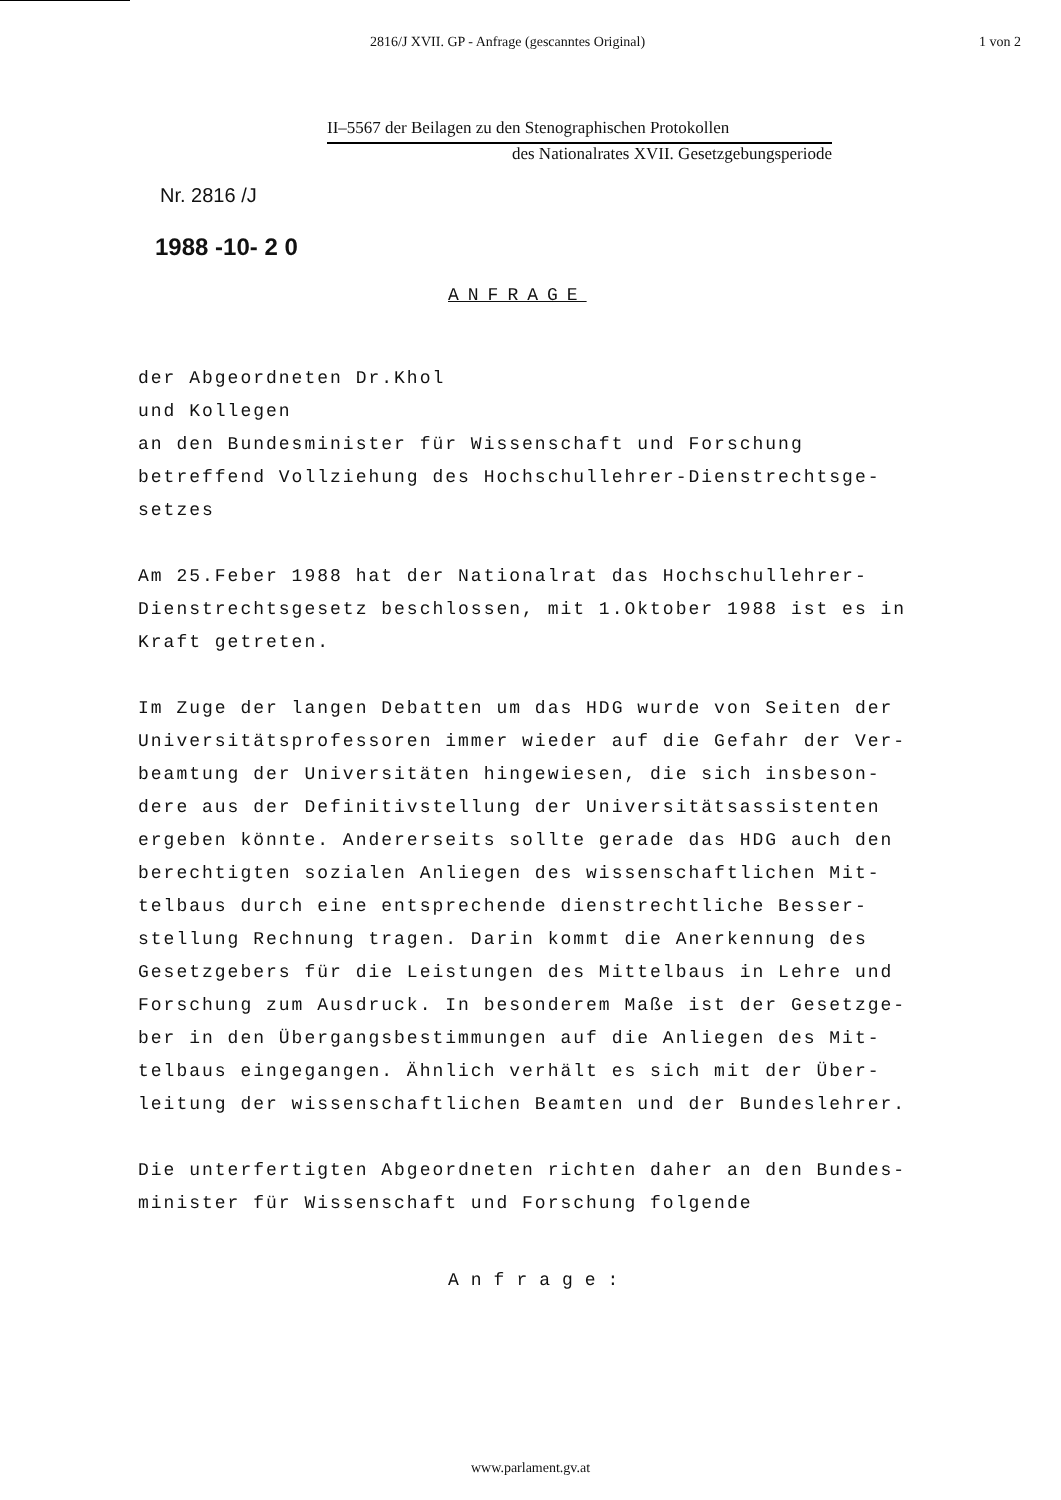2816/J XVII. GP - Anfrage (gescanntes Original) 1 von 2
II–5567 der Beilagen zu den Stenographischen Protokollen
des Nationalrates XVII. Gesetzgebungsperiode
Nr. 2816 /J
1988 -10- 2 0
ANFRAGE
der Abgeordneten Dr.Khol
und Kollegen
an den Bundesminister für Wissenschaft und Forschung
betreffend Vollziehung des Hochschullehrer-Dienstrechtsge-
setzes
Am 25.Feber 1988 hat der Nationalrat das Hochschullehrer-
Dienstrechtsgesetz beschlossen, mit 1.Oktober 1988 ist es in
Kraft getreten.
Im Zuge der langen Debatten um das HDG wurde von Seiten der
Universitätsprofessoren immer wieder auf die Gefahr der Ver-
beamtung der Universitäten hingewiesen, die sich insbeson-
dere aus der Definitivstellung der Universitätsassistenten
ergeben könnte. Andererseits sollte gerade das HDG auch den
berechtigten sozialen Anliegen des wissenschaftlichen Mit-
telbaus durch eine entsprechende dienstrechtliche Besser-
stellung Rechnung tragen. Darin kommt die Anerkennung des
Gesetzgebers für die Leistungen des Mittelbaus in Lehre und
Forschung zum Ausdruck. In besonderem Maße ist der Gesetzge-
ber in den Übergangsbestimmungen auf die Anliegen des Mit-
telbaus eingegangen. Ähnlich verhält es sich mit der Über-
leitung der wissenschaftlichen Beamten und der Bundeslehrer.
Die unterfertigten Abgeordneten richten daher an den Bundes-
minister für Wissenschaft und Forschung folgende
Anfrage:
www.parlament.gv.at